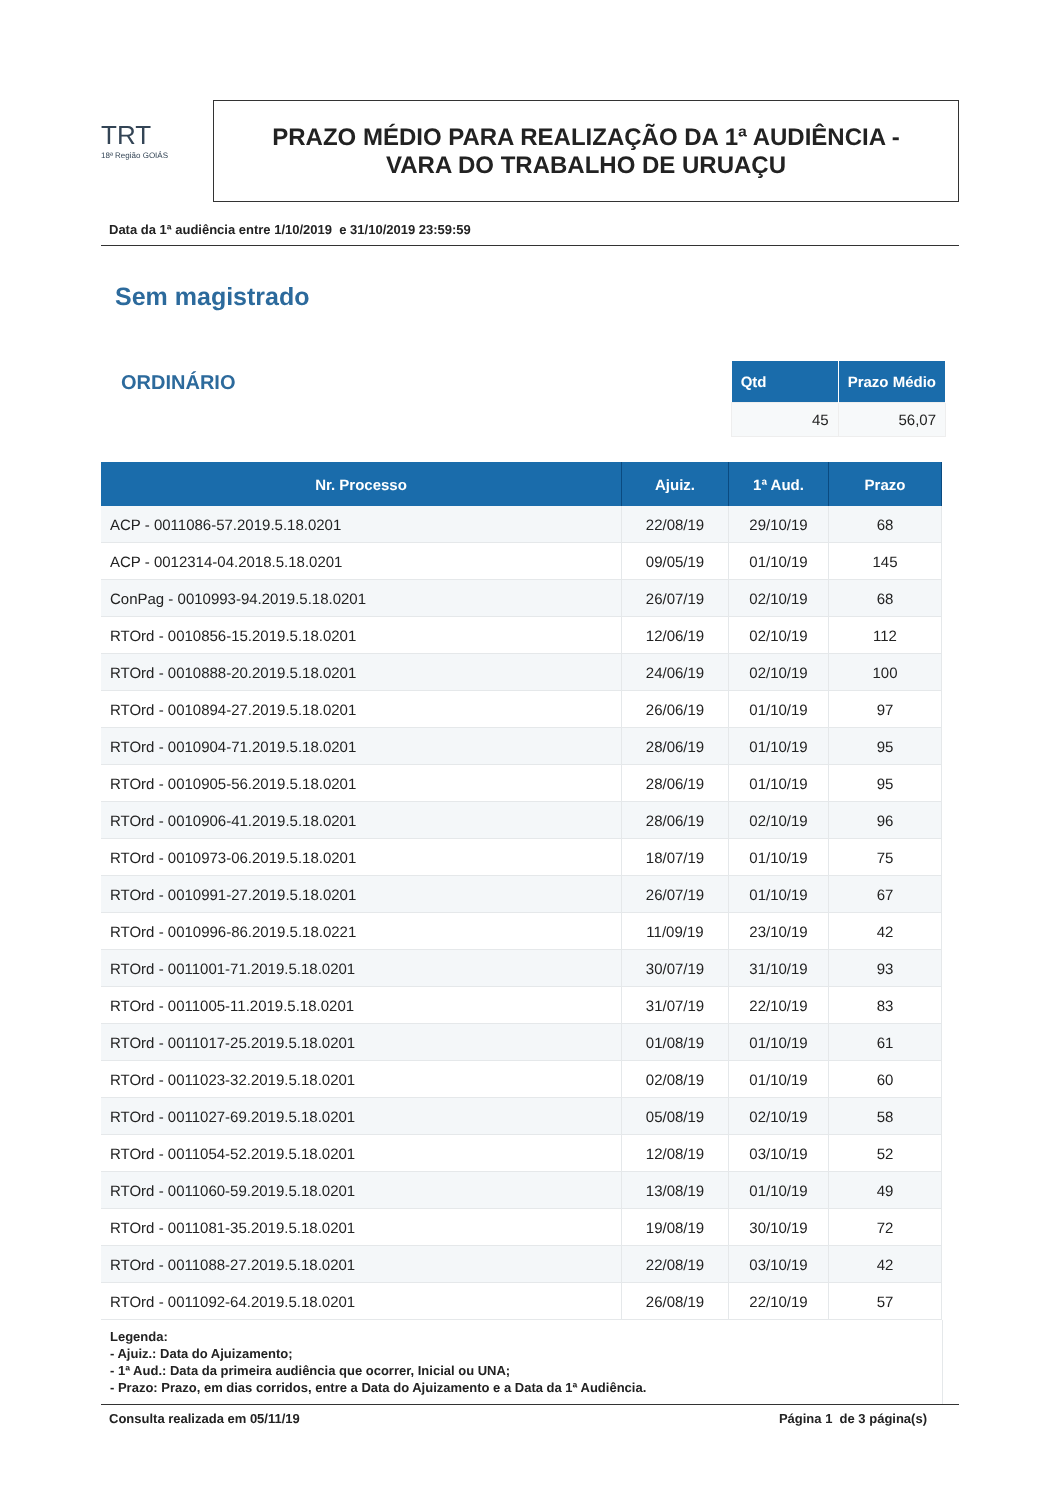TRT
18ª Região GOIÁS
PRAZO MÉDIO PARA REALIZAÇÃO DA 1ª AUDIÊNCIA -
VARA DO TRABALHO DE URUAÇU
Data da 1ª audiência entre 1/10/2019 e 31/10/2019 23:59:59
Sem magistrado
ORDINÁRIO
| Qtd | Prazo Médio |
| --- | --- |
| 45 | 56,07 |
| Nr. Processo | Ajuiz. | 1ª Aud. | Prazo |
| --- | --- | --- | --- |
| ACP - 0011086-57.2019.5.18.0201 | 22/08/19 | 29/10/19 | 68 |
| ACP - 0012314-04.2018.5.18.0201 | 09/05/19 | 01/10/19 | 145 |
| ConPag - 0010993-94.2019.5.18.0201 | 26/07/19 | 02/10/19 | 68 |
| RTOrd - 0010856-15.2019.5.18.0201 | 12/06/19 | 02/10/19 | 112 |
| RTOrd - 0010888-20.2019.5.18.0201 | 24/06/19 | 02/10/19 | 100 |
| RTOrd - 0010894-27.2019.5.18.0201 | 26/06/19 | 01/10/19 | 97 |
| RTOrd - 0010904-71.2019.5.18.0201 | 28/06/19 | 01/10/19 | 95 |
| RTOrd - 0010905-56.2019.5.18.0201 | 28/06/19 | 01/10/19 | 95 |
| RTOrd - 0010906-41.2019.5.18.0201 | 28/06/19 | 02/10/19 | 96 |
| RTOrd - 0010973-06.2019.5.18.0201 | 18/07/19 | 01/10/19 | 75 |
| RTOrd - 0010991-27.2019.5.18.0201 | 26/07/19 | 01/10/19 | 67 |
| RTOrd - 0010996-86.2019.5.18.0221 | 11/09/19 | 23/10/19 | 42 |
| RTOrd - 0011001-71.2019.5.18.0201 | 30/07/19 | 31/10/19 | 93 |
| RTOrd - 0011005-11.2019.5.18.0201 | 31/07/19 | 22/10/19 | 83 |
| RTOrd - 0011017-25.2019.5.18.0201 | 01/08/19 | 01/10/19 | 61 |
| RTOrd - 0011023-32.2019.5.18.0201 | 02/08/19 | 01/10/19 | 60 |
| RTOrd - 0011027-69.2019.5.18.0201 | 05/08/19 | 02/10/19 | 58 |
| RTOrd - 0011054-52.2019.5.18.0201 | 12/08/19 | 03/10/19 | 52 |
| RTOrd - 0011060-59.2019.5.18.0201 | 13/08/19 | 01/10/19 | 49 |
| RTOrd - 0011081-35.2019.5.18.0201 | 19/08/19 | 30/10/19 | 72 |
| RTOrd - 0011088-27.2019.5.18.0201 | 22/08/19 | 03/10/19 | 42 |
| RTOrd - 0011092-64.2019.5.18.0201 | 26/08/19 | 22/10/19 | 57 |
Legenda:
- Ajuiz.: Data do Ajuizamento;
- 1ª Aud.: Data da primeira audiência que ocorrer, Inicial ou UNA;
- Prazo: Prazo, em dias corridos, entre a Data do Ajuizamento e a Data da 1ª Audiência.
Consulta realizada em 05/11/19 Página 1 de 3 página(s)